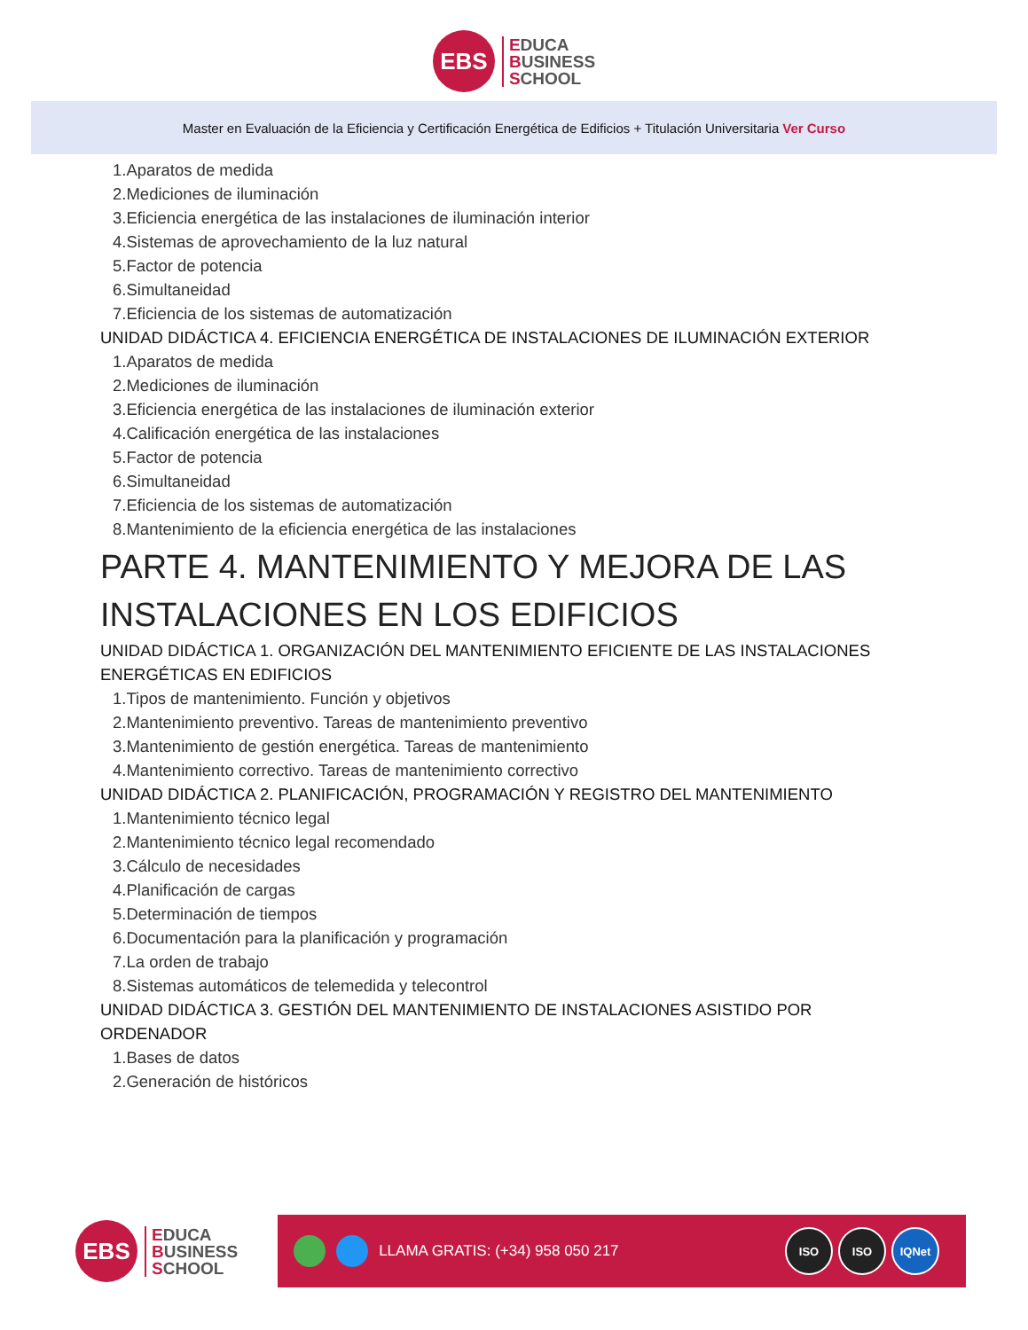EBS
EDUCA
BUSINESS
SCHOOL
Master en Evaluación de la Eficiencia y Certificación Energética de Edificios + Titulación Universitaria Ver Curso
1.Aparatos de medida
2.Mediciones de iluminación
3.Eficiencia energética de las instalaciones de iluminación interior
4.Sistemas de aprovechamiento de la luz natural
5.Factor de potencia
6.Simultaneidad
7.Eficiencia de los sistemas de automatización
UNIDAD DIDÁCTICA 4. EFICIENCIA ENERGÉTICA DE INSTALACIONES DE ILUMINACIÓN EXTERIOR
1.Aparatos de medida
2.Mediciones de iluminación
3.Eficiencia energética de las instalaciones de iluminación exterior
4.Calificación energética de las instalaciones
5.Factor de potencia
6.Simultaneidad
7.Eficiencia de los sistemas de automatización
8.Mantenimiento de la eficiencia energética de las instalaciones
PARTE 4. MANTENIMIENTO Y MEJORA DE LAS
INSTALACIONES EN LOS EDIFICIOS
UNIDAD DIDÁCTICA 1. ORGANIZACIÓN DEL MANTENIMIENTO EFICIENTE DE LAS INSTALACIONES
ENERGÉTICAS EN EDIFICIOS
1.Tipos de mantenimiento. Función y objetivos
2.Mantenimiento preventivo. Tareas de mantenimiento preventivo
3.Mantenimiento de gestión energética. Tareas de mantenimiento
4.Mantenimiento correctivo. Tareas de mantenimiento correctivo
UNIDAD DIDÁCTICA 2. PLANIFICACIÓN, PROGRAMACIÓN Y REGISTRO DEL MANTENIMIENTO
1.Mantenimiento técnico legal
2.Mantenimiento técnico legal recomendado
3.Cálculo de necesidades
4.Planificación de cargas
5.Determinación de tiempos
6.Documentación para la planificación y programación
7.La orden de trabajo
8.Sistemas automáticos de telemedida y telecontrol
UNIDAD DIDÁCTICA 3. GESTIÓN DEL MANTENIMIENTO DE INSTALACIONES ASISTIDO POR
ORDENADOR
1.Bases de datos
2.Generación de históricos
EBS
EDUCA
BUSINESS
SCHOOL
LLAMA GRATIS: (+34) 958 050 217
ISO ISO IQNet